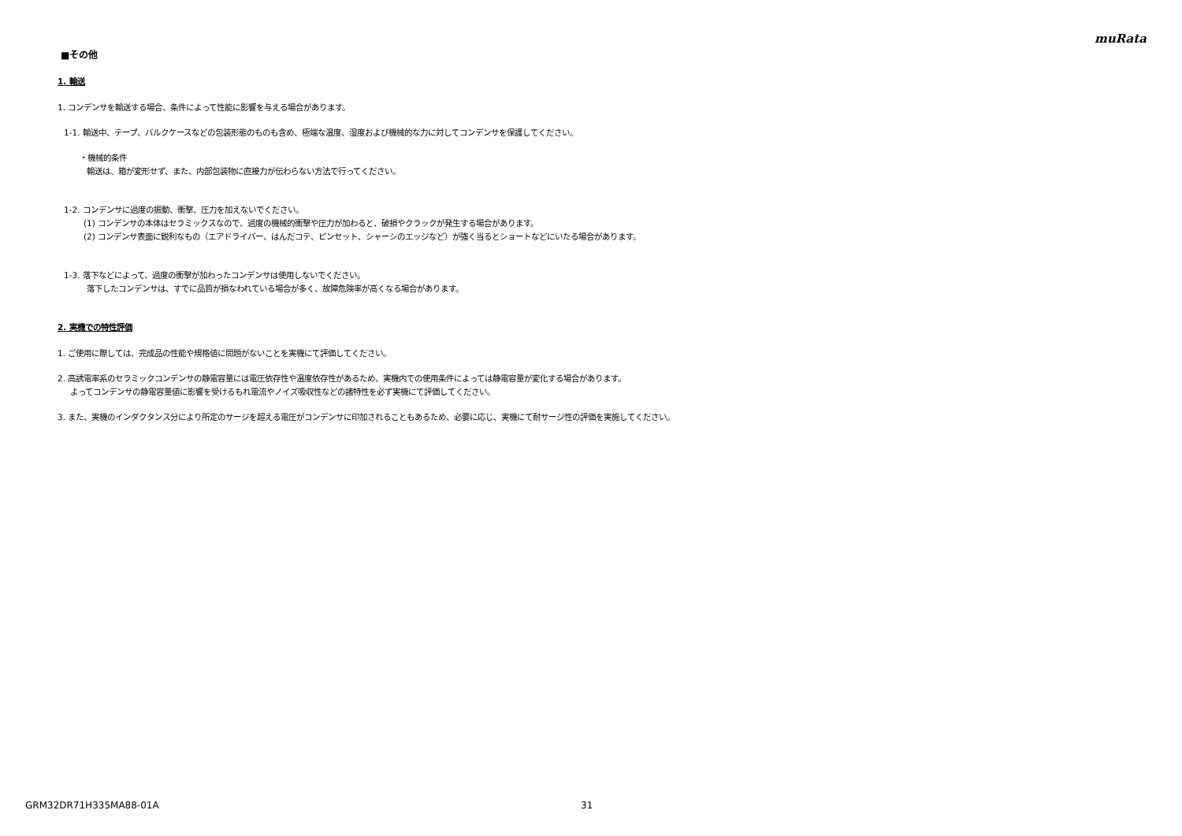muRata
■その他
1. 輸送
1. コンデンサを輸送する場合、条件によって性能に影響を与える場合があります。
1-1. 輸送中、テープ、バルクケースなどの包装形態のものも含め、極端な温度、湿度および機械的な力に対してコンデンサを保護してください。
・機械的条件
輸送は、箱が変形せず、また、内部包装物に直接力が伝わらない方法で行ってください。
1-2. コンデンサに過度の振動、衝撃、圧力を加えないでください。
(1) コンデンサの本体はセラミックスなので、過度の機械的衝撃や圧力が加わると、破損やクラックが発生する場合があります。
(2) コンデンサ表面に鋭利なもの（エアドライバー、はんだコテ、ピンセット、シャーシのエッジなど）が強く当るとショートなどにいたる場合があります。
1-3. 落下などによって、過度の衝撃が加わったコンデンサは使用しないでください。
落下したコンデンサは、すでに品質が損なわれている場合が多く、故障危険率が高くなる場合があります。
2. 実機での特性評価
1. ご使用に際しては、完成品の性能や規格値に問題がないことを実機にて評価してください。
2. 高誘電率系のセラミックコンデンサの静電容量には電圧依存性や温度依存性があるため、実機内での使用条件によっては静電容量が変化する場合があります。
よってコンデンサの静電容量値に影響を受けるもれ電流やノイズ吸収性などの諸特性を必ず実機にて評価してください。
3. また、実機のインダクタンス分により所定のサージを超える電圧がコンデンサに印加されることもあるため、必要に応じ、実機にて耐サージ性の評価を実施してください。
GRM32DR71H335MA88-01A 31